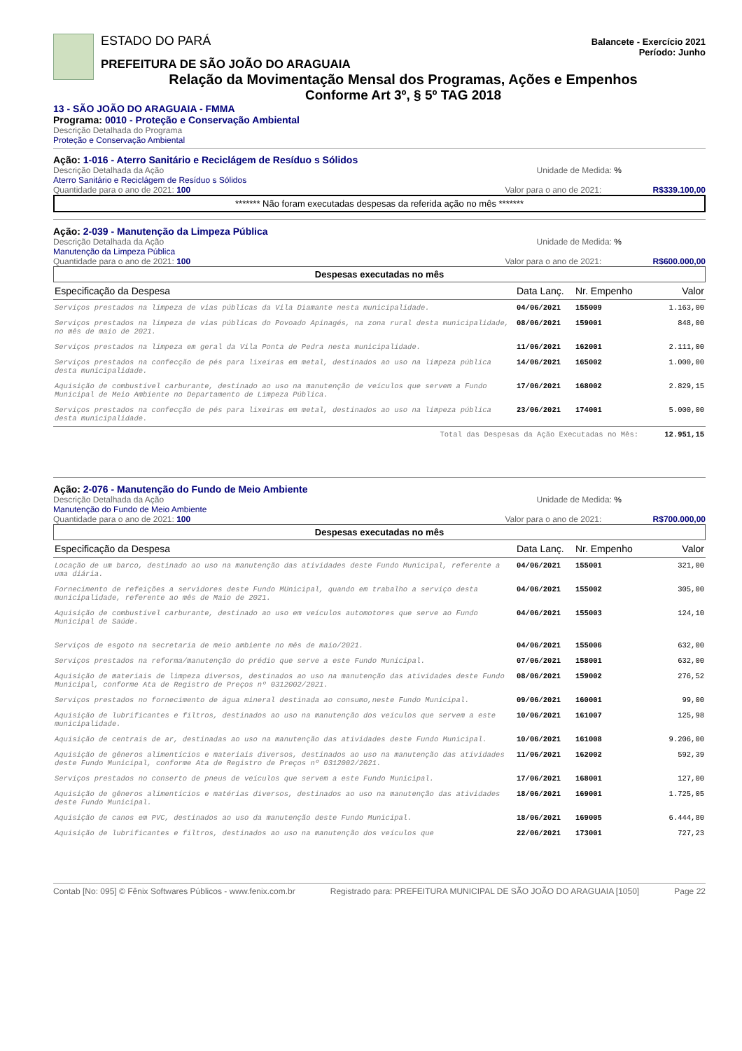ESTADO DO PARÁ Balancete - Exercício 2021
Período: Junho
PREFEITURA DE SÃO JOÃO DO ARAGUAIA
Relação da Movimentação Mensal dos Programas, Ações e Empenhos
Conforme Art 3º, § 5º TAG 2018
13 - SÃO JOÃO DO ARAGUAIA - FMMA
Programa: 0010 - Proteção e Conservação Ambiental
Descrição Detalhada do Programa
Proteção e Conservação Ambiental
Ação: 1-016 - Aterro Sanitário e Reciclágem de Resíduo s Sólidos
Descrição Detalhada da Ação Unidade de Medida: %
Aterro Sanitário e Reciclágem de Resíduo s Sólidos
Quantidade para o ano de 2021: 100 Valor para o ano de 2021: R$339.100,00
******* Não foram executadas despesas da referida ação no mês *******
Ação: 2-039 - Manutenção da Limpeza Pública
Descrição Detalhada da Ação Unidade de Medida: %
Manutenção da Limpeza Pública
Quantidade para o ano de 2021: 100 Valor para o ano de 2021: R$600.000,00
Despesas executadas no mês
| Especificação da Despesa | Data Lanç. | Nr. Empenho | Valor |
| --- | --- | --- | --- |
| Serviços prestados na limpeza de vias públicas da Vila Diamante nesta municipalidade. | 04/06/2021 | 155009 | 1.163,00 |
| Serviços prestados na limpeza de vias públicas do Povoado Apinagés, na zona rural desta municipalidade, no mês de maio de 2021. | 08/06/2021 | 159001 | 848,00 |
| Serviços prestados na limpeza em geral da Vila Ponta de Pedra nesta municipalidade. | 11/06/2021 | 162001 | 2.111,00 |
| Serviços prestados na confecção de pés para lixeiras em metal, destinados ao uso na limpeza pública desta municipalidade. | 14/06/2021 | 165002 | 1.000,00 |
| Aquisição de combustível carburante, destinado ao uso na manutenção de veículos que servem a Fundo Municipal de Meio Ambiente no Departamento de Limpeza Pública. | 17/06/2021 | 168002 | 2.829,15 |
| Serviços prestados na confecção de pés para lixeiras em metal, destinados ao uso na limpeza pública desta municipalidade. | 23/06/2021 | 174001 | 5.000,00 |
| Total das Despesas da Ação Executadas no Mês: | | | 12.951,15 |
Ação: 2-076 - Manutenção do Fundo de Meio Ambiente
Descrição Detalhada da Ação Unidade de Medida: %
Manutenção do Fundo de Meio Ambiente
Quantidade para o ano de 2021: 100 Valor para o ano de 2021: R$700.000,00
Despesas executadas no mês
| Especificação da Despesa | Data Lanç. | Nr. Empenho | Valor |
| --- | --- | --- | --- |
| Locação de um barco, destinado ao uso na manutenção das atividades deste Fundo Municipal, referente a uma diária. | 04/06/2021 | 155001 | 321,00 |
| Fornecimento de refeições a servidores deste Fundo MUnicipal, quando em trabalho a serviço desta municipalidade, referente ao mês de Maio de 2021. | 04/06/2021 | 155002 | 305,00 |
| Aquisição de combustível carburante, destinado ao uso em veículos automotores que serve ao Fundo Municipal de Saúde. | 04/06/2021 | 155003 | 124,10 |
| Serviços de esgoto na secretaria de meio ambiente no mês de maio/2021. | 04/06/2021 | 155006 | 632,00 |
| Serviços prestados na reforma/manutenção do prédio que serve a este Fundo Municipal. | 07/06/2021 | 158001 | 632,00 |
| Aquisição de materiais de limpeza diversos, destinados ao uso na manutenção das atividades deste Fundo Municipal, conforme Ata de Registro de Preços nº 0312002/2021. | 08/06/2021 | 159002 | 276,52 |
| Serviços prestados no fornecimento de água mineral destinada ao consumo,neste Fundo Municipal. | 09/06/2021 | 160001 | 99,00 |
| Aquisição de lubrificantes e filtros, destinados ao uso na manutenção dos veículos que servem a este municipalidade. | 10/06/2021 | 161007 | 125,98 |
| Aquisição de centrais de ar, destinadas ao uso na manutenção das atividades deste Fundo Municipal. | 10/06/2021 | 161008 | 9.206,00 |
| Aquisição de gêneros alimentícios e materiais diversos, destinados ao uso na manutenção das atividades deste Fundo Municipal, conforme Ata de Registro de Preços nº 0312002/2021. | 11/06/2021 | 162002 | 592,39 |
| Serviços prestados no conserto de pneus de veículos que servem a este Fundo Municipal. | 17/06/2021 | 168001 | 127,00 |
| Aquisição de gêneros alimentícios e matérias diversos, destinados ao uso na manutenção das atividades deste Fundo Municipal. | 18/06/2021 | 169001 | 1.725,05 |
| Aquisição de canos em PVC, destinados ao uso da manutenção deste Fundo Municipal. | 18/06/2021 | 169005 | 6.444,80 |
| Aquisição de lubrificantes e filtros, destinados ao uso na manutenção dos veículos que | 22/06/2021 | 173001 | 727,23 |
Contab [No: 095] © Fênix Softwares Públicos - www.fenix.com.br Registrado para: PREFEITURA MUNICIPAL DE SÃO JOÃO DO ARAGUAIA [1050] Page 22